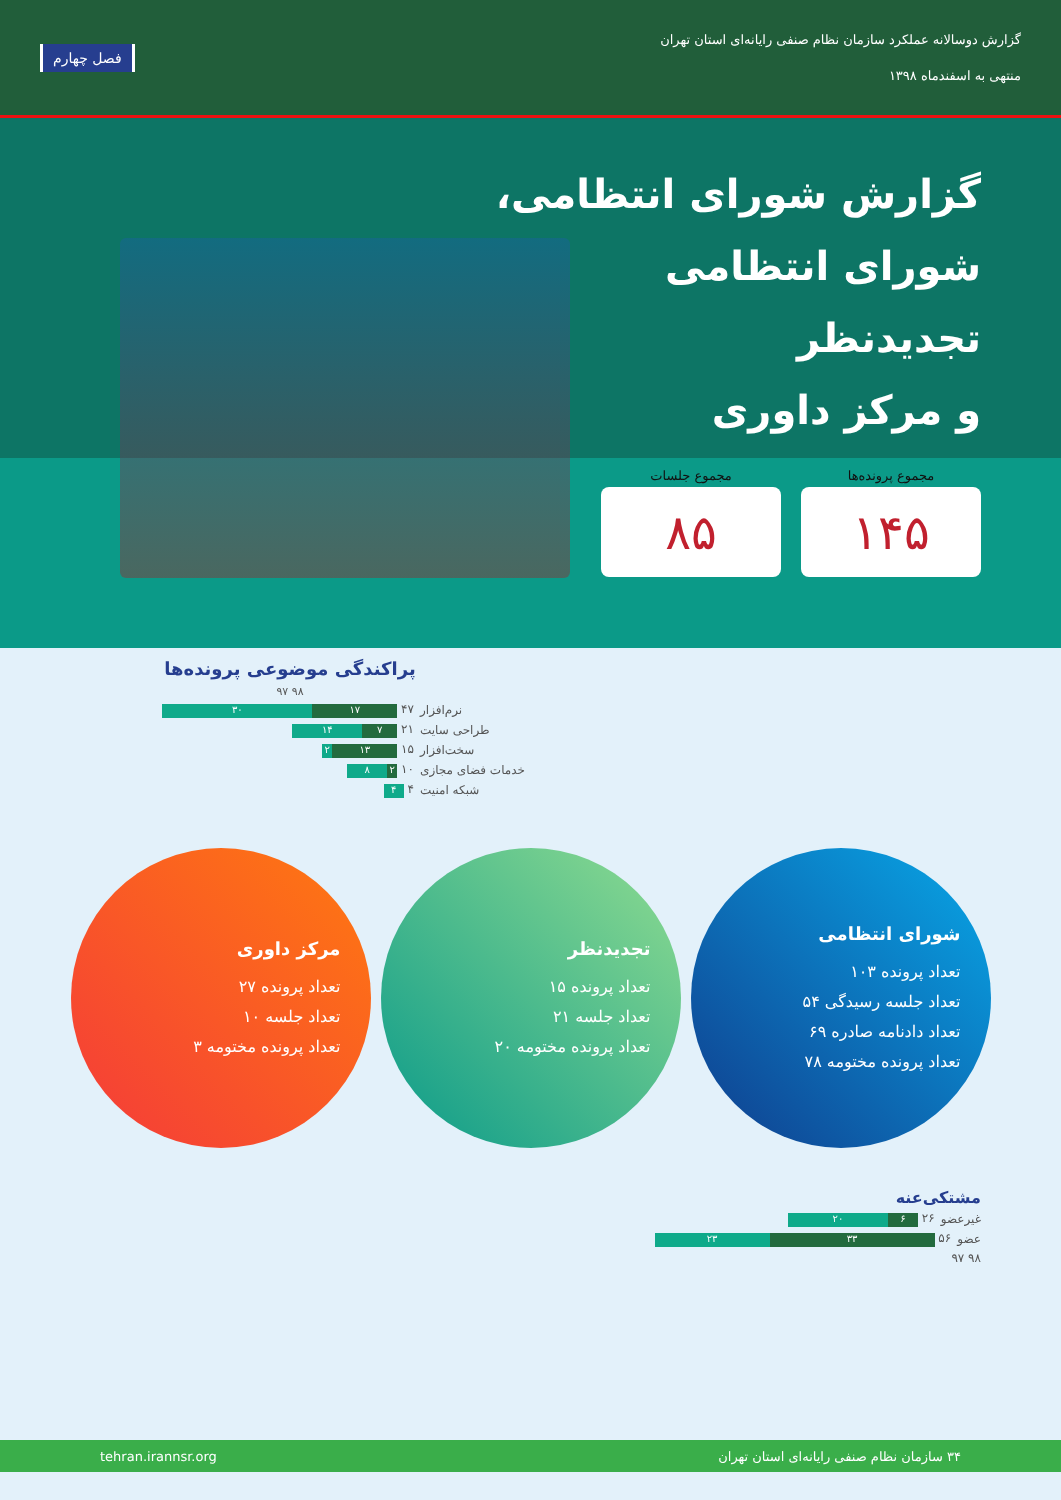گزارش دوسالانه عملکرد سازمان نظام صنفی رایانه‌ای استان تهران
منتهی به اسفندماه ۱۳۹۸
فصل چهارم
گزارش شورای انتظامی،
شورای انتظامی
تجدیدنظر
و مرکز داوری
مجموع پرونده‌ها
۱۴۵
مجموع جلسات
۸۵
پراکندگی موضوعی پرونده‌ها
۹۸ ۹۷
نرم‌افزار ۳۰ ۱۷ ۴۷
طراحی سایت ۱۴ ۷ ۲۱
سخت‌افزار ۲ ۱۳ ۱۵
خدمات فضای مجازی ۸ ۲ ۱۰
شبکه امنیت ۴ ۴
مرکز داوری
تعداد پرونده ۲۷
تعداد جلسه ۱۰
تعداد پرونده مختومه ۳
تجدیدنظر
تعداد پرونده ۱۵
تعداد جلسه ۲۱
تعداد پرونده مختومه ۲۰
شورای انتظامی
تعداد پرونده ۱۰۳
تعداد جلسه رسیدگی ۵۴
تعداد دادنامه صادره ۶۹
تعداد پرونده مختومه ۷۸
مشتکی‌عنه
غیرعضو ۲۰ ۶ ۲۶
عضو ۲۳ ۳۳ ۵۶
۹۸ ۹۷
۳۴ سازمان نظام صنفی رایانه‌ای استان تهران tehran.irannsr.org